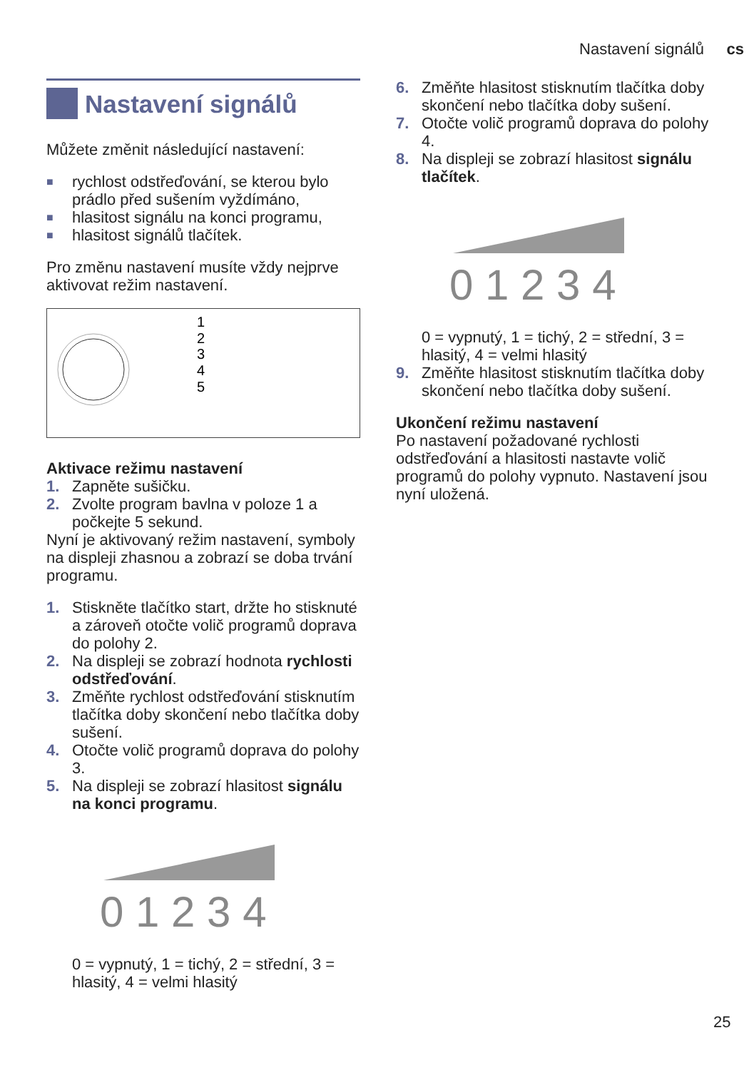Nastavení signálů cs
Nastavení signálů
Můžete změnit následující nastavení:
■ rychlost odstřeďování, se kterou bylo prádlo před sušením vyždímáno,
■ hlasitost signálu na konci programu,
■ hlasitost signálů tlačítek.
Pro změnu nastavení musíte vždy nejprve aktivovat režim nastavení.
1
2
3
4
5
Aktivace režimu nastavení
1. Zapněte sušičku.
2. Zvolte program bavlna v poloze 1 a počkejte 5 sekund.
Nyní je aktivovaný režim nastavení, symboly na displeji zhasnou a zobrazí se doba trvání programu.
1. Stiskněte tlačítko start, držte ho stisknuté a zároveň otočte volič programů doprava do polohy 2.
2. Na displeji se zobrazí hodnota rychlosti odstřeďování.
3. Změňte rychlost odstřeďování stisknutím tlačítka doby skončení nebo tlačítka doby sušení.
4. Otočte volič programů doprava do polohy 3.
5. Na displeji se zobrazí hlasitost signálu na konci programu.
0 1 2 3 4
0 = vypnutý, 1 = tichý, 2 = střední, 3 = hlasitý, 4 = velmi hlasitý
6. Změňte hlasitost stisknutím tlačítka doby skončení nebo tlačítka doby sušení.
7. Otočte volič programů doprava do polohy 4.
8. Na displeji se zobrazí hlasitost signálu tlačítek.
0 1 2 3 4
0 = vypnutý, 1 = tichý, 2 = střední, 3 = hlasitý, 4 = velmi hlasitý
9. Změňte hlasitost stisknutím tlačítka doby skončení nebo tlačítka doby sušení.
Ukončení režimu nastavení
Po nastavení požadované rychlosti odstřeďování a hlasitosti nastavte volič programů do polohy vypnuto. Nastavení jsou nyní uložená.
25